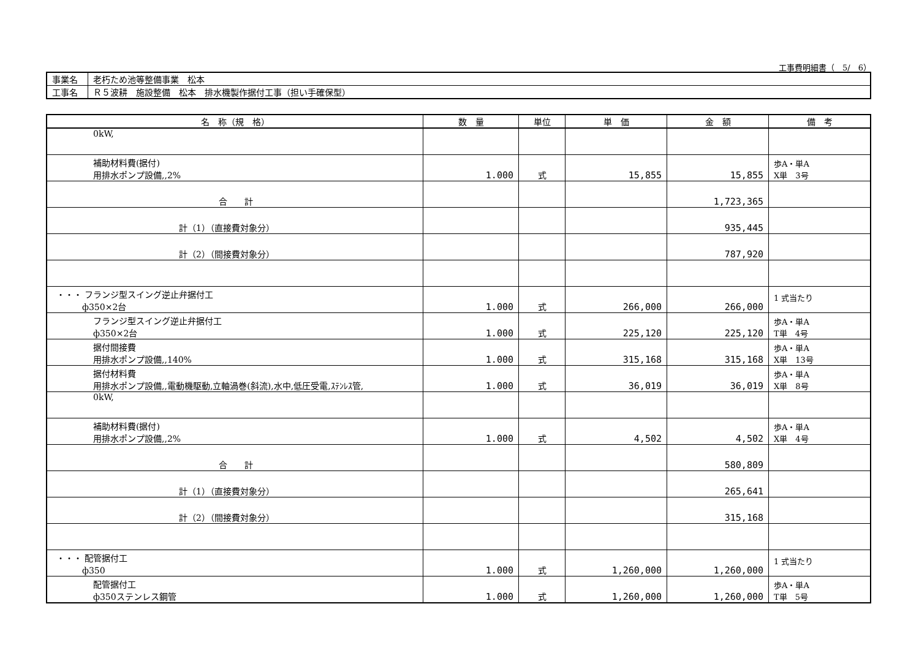工事費明細書（　5/　6）
| 事業名 | 老朽ため池等整備事業 松本 |
| 工事名 | Ｒ５波耕 施設整備 松本 排水機製作据付工事（担い手確保型） |
| 名 称（規 格） | 数 量 | 単位 | 単 価 | 金 額 | 備 考 |
| --- | --- | --- | --- | --- | --- |
| 0kW, | | | | | |
| 補助材料費(据付) 用排水ポンプ設備,,2% | 1.000 | 式 | 15,855 | 15,855 | 歩A・単A X単 3号 |
| 合 計 | | | | 1,723,365 | |
| 計（1）（直接費対象分） | | | | 935,445 | |
| 計（2）（間接費対象分） | | | | 787,920 | |
| ・・・ フランジ型スイング逆止弁据付工 ф350×2台 | 1.000 | 式 | 266,000 | 266,000 | 1 式当たり |
| フランジ型スイング逆止弁据付工 ф350×2台 | 1.000 | 式 | 225,120 | 225,120 | 歩A・単A T単 4号 |
| 据付間接費 用排水ポンプ設備,,140% | 1.000 | 式 | 315,168 | 315,168 | 歩A・単A X単 13号 |
| 据付材料費 用排水ポンプ設備,,電動機駆動,立軸渦巻(斜流),水中,低圧受電,ｽﾃﾝﾚｽ管, | 1.000 | 式 | 36,019 | 36,019 | 歩A・単A X単 8号 |
| 0kW, | | | | | |
| 補助材料費(据付) 用排水ポンプ設備,,2% | 1.000 | 式 | 4,502 | 4,502 | 歩A・単A X単 4号 |
| 合 計 | | | | 580,809 | |
| 計（1）（直接費対象分） | | | | 265,641 | |
| 計（2）（間接費対象分） | | | | 315,168 | |
| ・・・ 配管据付工 ф350 | 1.000 | 式 | 1,260,000 | 1,260,000 | 1 式当たり |
| 配管据付工 ф350ステンレス鋼管 | 1.000 | 式 | 1,260,000 | 1,260,000 | 歩A・単A T単 5号 |